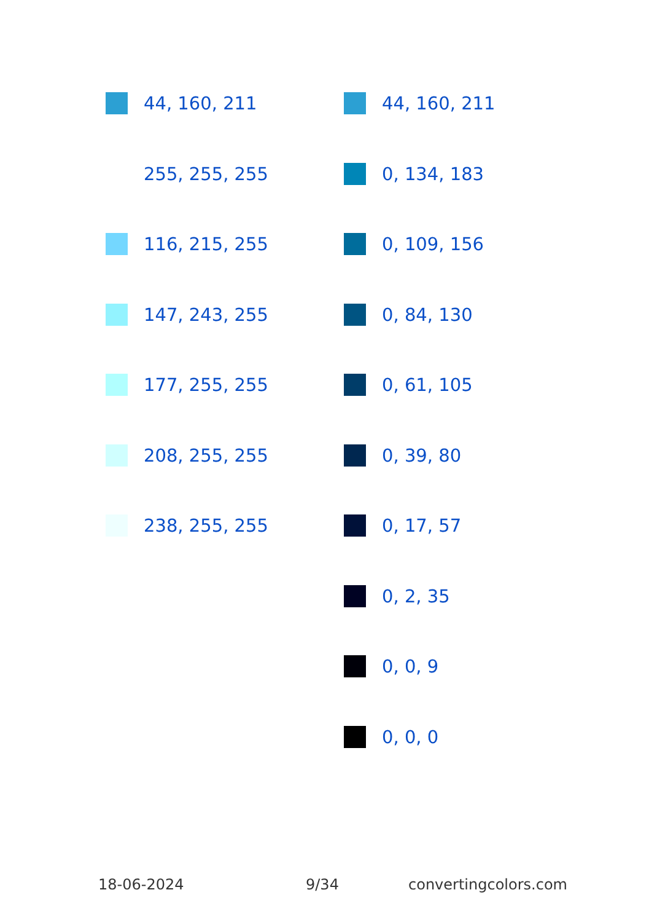44, 160, 211
255, 255, 255
116, 215, 255
147, 243, 255
177, 255, 255
208, 255, 255
238, 255, 255
44, 160, 211
0, 134, 183
0, 109, 156
0, 84, 130
0, 61, 105
0, 39, 80
0, 17, 57
0, 2, 35
0, 0, 9
0, 0, 0
18-06-2024 9/34 convertingcolors.com